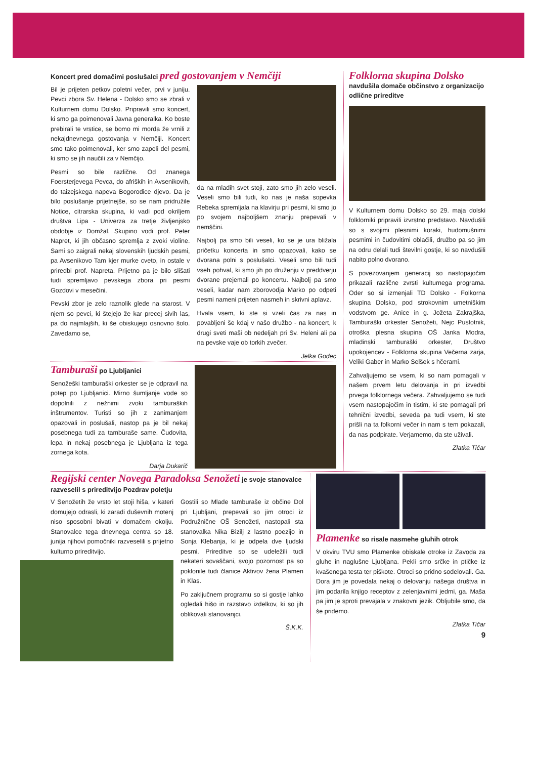Koncert pred domačimi poslušalci pred gostovanjem v Nemčiji
Bil je prijeten petkov poletni večer, prvi v juniju. Pevci zbora Sv. Helena - Dolsko smo se zbrali v Kulturnem domu Dolsko. Pripravili smo koncert, ki smo ga poimenovali Javna generalka. Ko boste prebirali te vrstice, se bomo mi morda že vrnili z nekajdnevnega gostovanja v Nemčiji. Koncert smo tako poimenovali, ker smo zapeli del pesmi, ki smo se jih naučili za v Nemčijo.
Pesmi so bile različne. Od znanega Foersterjevega Pevca, do afriških in Avsenikovih, do taizejskega napeva Bogorodice djevo. Da je bilo poslušanje prijetnejše, so se nam pridružile Notice, citrarska skupina, ki vadi pod okriljem društva Lipa - Univerza za tretje življenjsko obdobje iz Domžal. Skupino vodi prof. Peter Napret, ki jih občasno spremlja z zvoki violine. Sami so zaigrali nekaj slovenskih ljudskih pesmi, pa Avsenikovo Tam kjer murke cveto, in ostale v priredbi prof. Napreta. Prijetno pa je bilo slišati tudi spremljavo pevskega zbora pri pesmi Gozdovi v mesečini.
Pevski zbor je zelo raznolik glede na starost. V njem so pevci, ki štejejo že kar precej sivih las, pa do najmlajših, ki še obiskujejo osnovno šolo. Zavedamo se,
da na mladih svet stoji, zato smo jih zelo veseli. Veseli smo bili tudi, ko nas je naša sopevka Rebeka spremljala na klavirju pri pesmi, ki smo jo po svojem najboljšem znanju prepevali v nemščini.
Najbolj pa smo bili veseli, ko se je ura bližala pričetku koncerta in smo opazovali, kako se dvorana polni s poslušalci. Veseli smo bili tudi vseh pohval, ki smo jih po druženju v preddverju dvorane prejemali po koncertu. Najbolj pa smo veseli, kadar nam zborovodja Marko po odpeti pesmi nameni prijeten nasmeh in skrivni aplavz.
Hvala vsem, ki ste si vzeli čas za nas in povabljeni še kdaj v našo družbo - na koncert, k drugi sveti maši ob nedeljah pri Sv. Heleni ali pa na pevske vaje ob torkih zvečer.
Jelka Godec
Tamburaši po Ljubljanici
Senožeški tamburaški orkester se je odpravil na potep po Ljubljanici. Mirno šumljanje vode so dopolnili z nežnimi zvoki tamburaških inštrumentov. Turisti so jih z zanimanjem opazovali in poslušali, nastop pa je bil nekaj posebnega tudi za tamburaše same. Čudovita, lepa in nekaj posebnega je Ljubljana iz tega zornega kota.
Darja Dukarič
Folklorna skupina Dolsko
navdušila domače občinstvo z organizacijo odlične prireditve
V Kulturnem domu Dolsko so 29. maja dolski folklorniki pripravili izvrstno predstavo. Navdušili so s svojimi plesnimi koraki, hudomušnimi pesmimi in čudovitimi oblačili, družbo pa so jim na odru delali tudi številni gostje, ki so navdušili nabito polno dvorano.
S povezovanjem generacij so nastopajočim prikazali različne zvrsti kulturnega programa. Oder so si izmenjali TD Dolsko - Folkorna skupina Dolsko, pod strokovnim umetniškim vodstvom ge. Anice in g. Jožeta Zakrajška, Tamburaški orkester Senožeti, Nejc Pustotnik, otroška plesna skupina OŠ Janka Modra, mladinski tamburaški orkester, Društvo upokojencev - Folklorna skupina Večerna zarja, Veliki Gaber in Marko Selšek s hčerami.
Zahvaljujemo se vsem, ki so nam pomagali v našem prvem letu delovanja in pri izvedbi prvega folklornega večera. Zahvaljujemo se tudi vsem nastopajočim in tistim, ki ste pomagali pri tehnični izvedbi, seveda pa tudi vsem, ki ste prišli na ta folkorni večer in nam s tem pokazali, da nas podpirate. Verjamemo, da ste uživali.
Zlatka Tičar
Regijski center Novega Paradoksa Senožeti je svoje stanovalce razveselil s prireditvijo Pozdrav poletju
V Senožetih že vrsto let stoji hiša, v kateri domujejo odrasli, ki zaradi duševnih motenj niso sposobni bivati v domačem okolju. Stanovalce tega dnevnega centra so 18. junija njihovi pomočniki razveselili s prijetno kulturno prireditvijo.
Gostili so Mlade tamburaše iz občine Dol pri Ljubljani, prepevali so jim otroci iz Podružnične OŠ Senožeti, nastopali sta stanovalka Nika Bizilj z lastno poezijo in Sonja Klebanja, ki je odpela dve ljudski pesmi. Prireditve so se udeležili tudi nekateri sovaščani, svojo pozornost pa so poklonile tudi članice Aktivov žena Plamen in Klas.
Po zaključnem programu so si gostje lahko ogledali hišo in razstavo izdelkov, ki so jih oblikovali stanovanjci.
Š.K.K.
Plamenke so risale nasmehe gluhih otrok
V okviru TVU smo Plamenke obiskale otroke iz Zavoda za gluhe in naglušne Ljubljana. Pekli smo srčke in ptičke iz kvašenega testa ter piškote. Otroci so pridno sodelovali. Ga. Dora jim je povedala nekaj o delovanju našega društva in jim podarila knjigo receptov z zelenjavnimi jedmi, ga. Maša pa jim je sproti prevajala v znakovni jezik. Obljubile smo, da še pridemo.
Zlatka Tičar
9